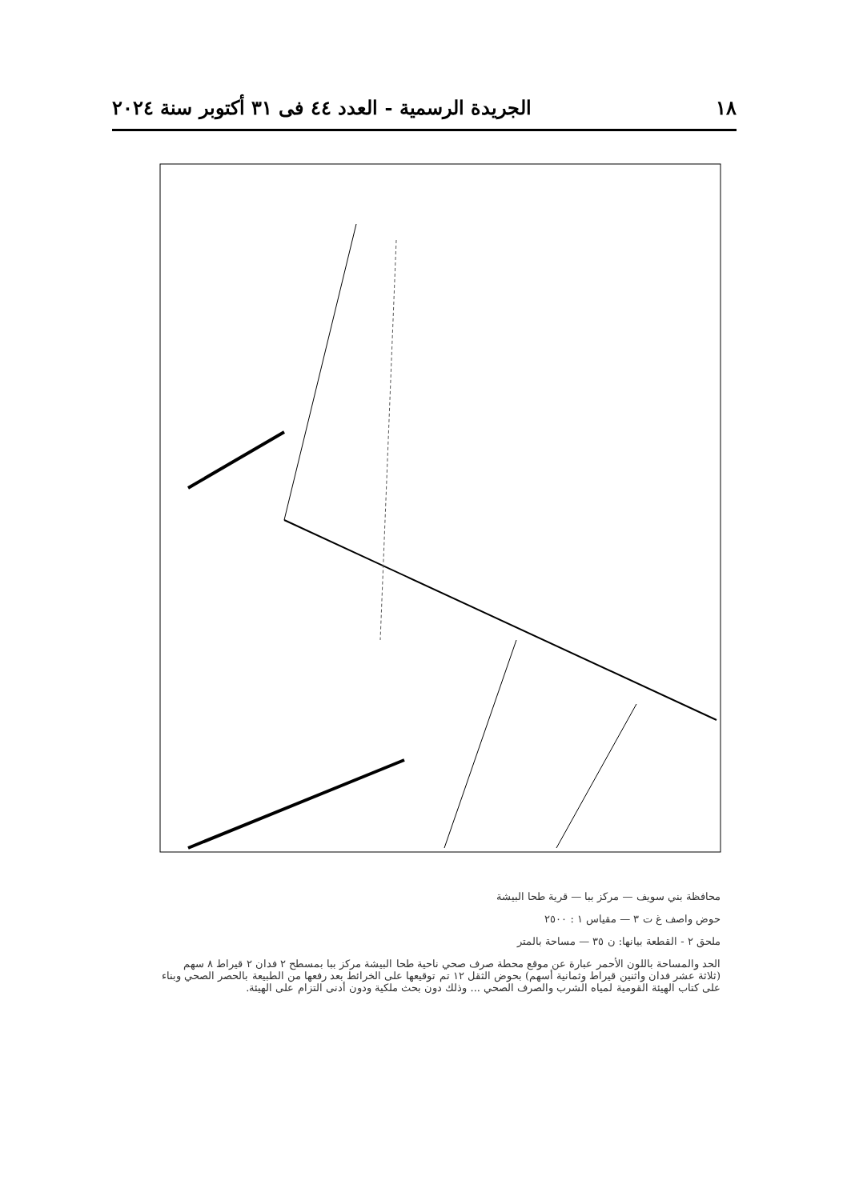١٨ الجريدة الرسمية - العدد ٤٤ فى ٣١ أكتوبر سنة ٢٠٢٤
محافظة بني سويف — مركز ببا — قرية طحا البيشة
حوض واصف غ ت ٣ — مقياس ١ : ٢٥٠٠
ملحق ٢ - القطعة بيانها: ن ٣٥ — مساحة بالمتر
الحد والمساحة باللون الأحمر عبارة عن موقع محطة صرف صحي ناحية طحا البيشة مركز ببا بمسطح ٢ فدان ٢ قيراط ٨ سهم (ثلاثة عشر فدان واثنين قيراط وثمانية أسهم) بحوض الثقل ١٢ تم توقيعها على الخرائط بعد رفعها من الطبيعة بالحصر الصحي وبناء على كتاب الهيئة القومية لمياه الشرب والصرف الصحي ... وذلك دون بحث ملكية ودون أدنى التزام على الهيئة.